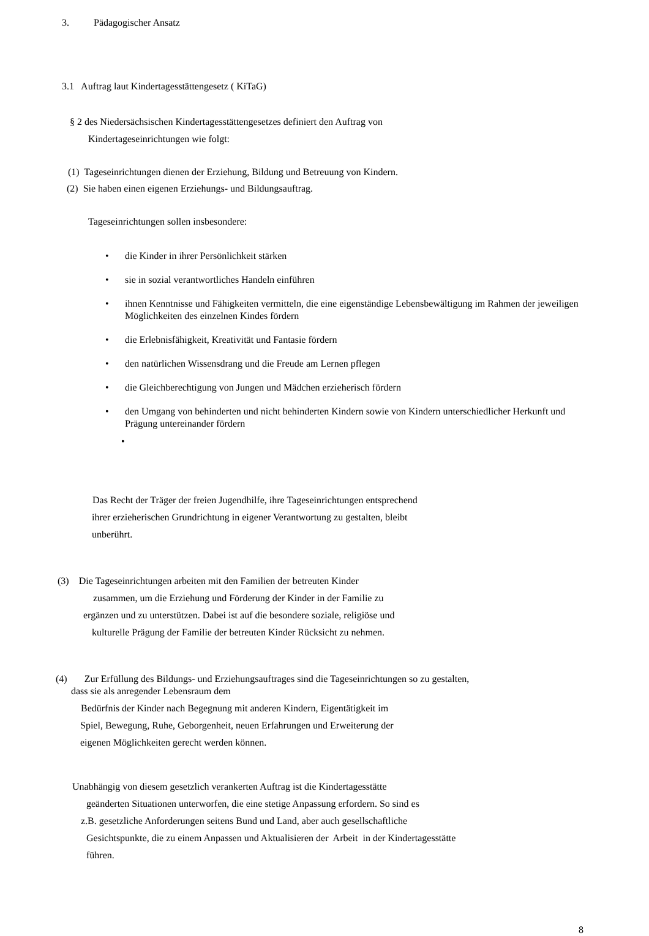3. Pädagogischer Ansatz
3.1 Auftrag laut Kindertagesstättengesetz ( KiTaG)
§ 2 des Niedersächsischen Kindertagesstättengesetzes definiert den Auftrag von
Kindertageseinrichtungen wie folgt:
(1) Tageseinrichtungen dienen der Erziehung, Bildung und Betreuung von Kindern.
(2) Sie haben einen eigenen Erziehungs- und Bildungsauftrag.
Tageseinrichtungen sollen insbesondere:
• die Kinder in ihrer Persönlichkeit stärken
• sie in sozial verantwortliches Handeln einführen
• ihnen Kenntnisse und Fähigkeiten vermitteln, die eine eigenständige Lebensbewältigung im Rahmen der jeweiligen Möglichkeiten des einzelnen Kindes fördern
• die Erlebnisfähigkeit, Kreativität und Fantasie fördern
• den natürlichen Wissensdrang und die Freude am Lernen pflegen
• die Gleichberechtigung von Jungen und Mädchen erzieherisch fördern
• den Umgang von behinderten und nicht behinderten Kindern sowie von Kindern unterschiedlicher Herkunft und Prägung untereinander fördern
•
Das Recht der Träger der freien Jugendhilfe, ihre Tageseinrichtungen entsprechend
ihrer erzieherischen Grundrichtung in eigener Verantwortung zu gestalten, bleibt
unberührt.
(3) Die Tageseinrichtungen arbeiten mit den Familien der betreuten Kinder
zusammen, um die Erziehung und Förderung der Kinder in der Familie zu
ergänzen und zu unterstützen. Dabei ist auf die besondere soziale, religiöse und
kulturelle Prägung der Familie der betreuten Kinder Rücksicht zu nehmen.
(4) Zur Erfüllung des Bildungs- und Erziehungsauftrages sind die Tageseinrichtungen so zu gestalten,
dass sie als anregender Lebensraum dem
Bedürfnis der Kinder nach Begegnung mit anderen Kindern, Eigentätigkeit im
Spiel, Bewegung, Ruhe, Geborgenheit, neuen Erfahrungen und Erweiterung der
eigenen Möglichkeiten gerecht werden können.
Unabhängig von diesem gesetzlich verankerten Auftrag ist die Kindertagesstätte
geänderten Situationen unterworfen, die eine stetige Anpassung erfordern. So sind es
z.B. gesetzliche Anforderungen seitens Bund und Land, aber auch gesellschaftliche
Gesichtspunkte, die zu einem Anpassen und Aktualisieren der Arbeit in der Kindertagesstätte
führen.
8